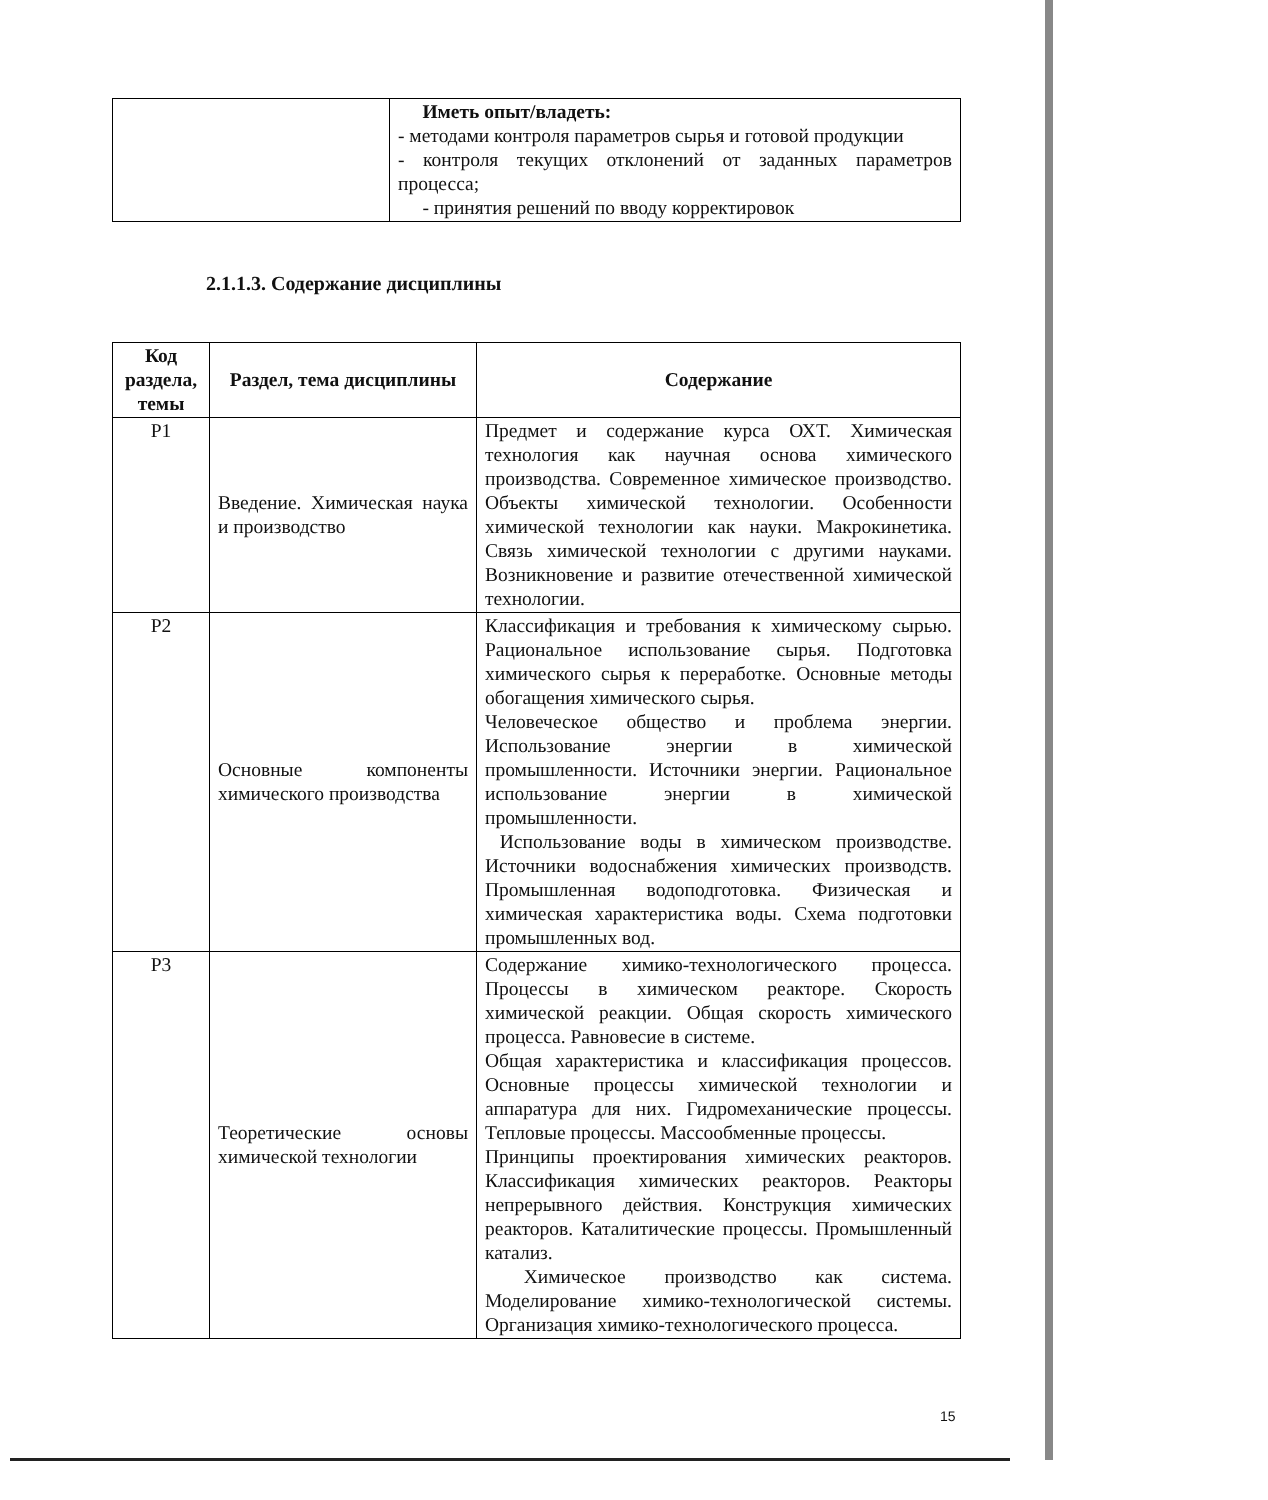| | Иметь опыт/владеть: - методами контроля параметров сырья и готовой продукции - контроля текущих отклонений от заданных параметров процесса; - принятия решений по вводу корректировок |
2.1.1.3. Содержание дисциплины
| Код раздела, темы | Раздел, тема дисциплины | Содержание |
| --- | --- | --- |
| Р1 | Введение. Химическая наука и производство | Предмет и содержание курса ОХТ. Химическая технология как научная основа химического производства. Современное химическое производство. Объекты химической технологии. Особенности химической технологии как науки. Макрокинетика. Связь химической технологии с другими науками. Возникновение и развитие отечественной химической технологии. |
| Р2 | Основные компоненты химического производства | Классификация и требования к химическому сырью. Рациональное использование сырья. Подготовка химического сырья к переработке. Основные методы обогащения химического сырья. Человеческое общество и проблема энергии. Использование энергии в химической промышленности. Источники энергии. Рациональное использование энергии в химической промышленности. Использование воды в химическом производстве. Источники водоснабжения химических производств. Промышленная водоподготовка. Физическая и химическая характеристика воды. Схема подготовки промышленных вод. |
| Р3 | Теоретические основы химической технологии | Содержание химико-технологического процесса. Процессы в химическом реакторе. Скорость химической реакции. Общая скорость химического процесса. Равновесие в системе. Общая характеристика и классификация процессов. Основные процессы химической технологии и аппаратура для них. Гидромеханические процессы. Тепловые процессы. Массообменные процессы. Принципы проектирования химических реакторов. Классификация химических реакторов. Реакторы непрерывного действия. Конструкция химических реакторов. Каталитические процессы. Промышленный катализ. Химическое производство как система. Моделирование химико-технологической системы. Организация химико-технологического процесса. |
15